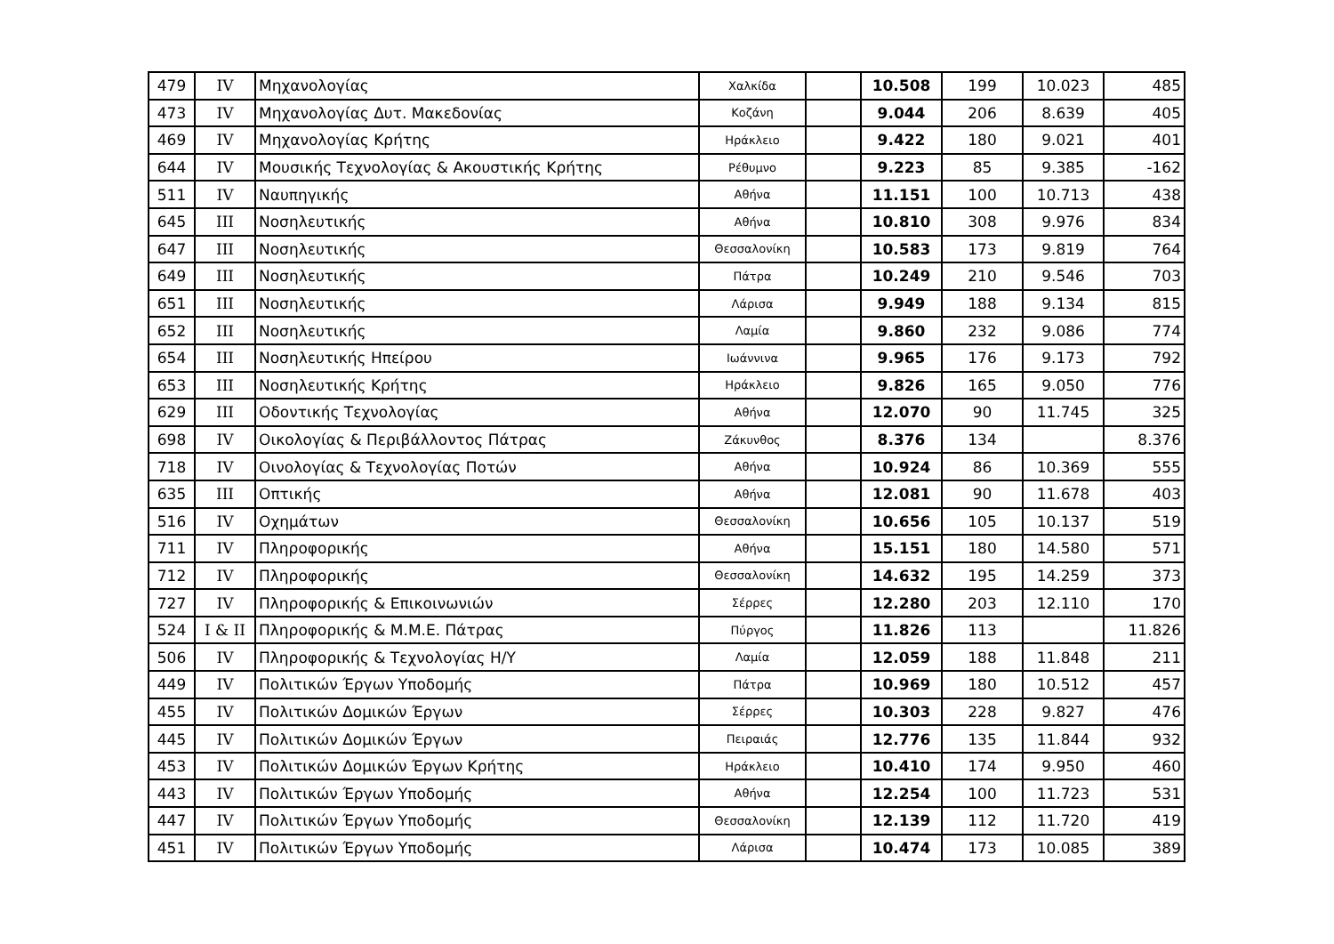| 479 | IV | Μηχανολογίας | Χαλκίδα | | 10.508 | 199 | 10.023 | 485 |
| 473 | IV | Μηχανολογίας Δυτ. Μακεδονίας | Κοζάνη | | 9.044 | 206 | 8.639 | 405 |
| 469 | IV | Μηχανολογίας Κρήτης | Ηράκλειο | | 9.422 | 180 | 9.021 | 401 |
| 644 | IV | Μουσικής Τεχνολογίας & Ακουστικής Κρήτης | Ρέθυμνο | | 9.223 | 85 | 9.385 | -162 |
| 511 | IV | Ναυπηγικής | Αθήνα | | 11.151 | 100 | 10.713 | 438 |
| 645 | III | Νοσηλευτικής | Αθήνα | | 10.810 | 308 | 9.976 | 834 |
| 647 | III | Νοσηλευτικής | Θεσσαλονίκη | | 10.583 | 173 | 9.819 | 764 |
| 649 | III | Νοσηλευτικής | Πάτρα | | 10.249 | 210 | 9.546 | 703 |
| 651 | III | Νοσηλευτικής | Λάρισα | | 9.949 | 188 | 9.134 | 815 |
| 652 | III | Νοσηλευτικής | Λαμία | | 9.860 | 232 | 9.086 | 774 |
| 654 | III | Νοσηλευτικής Ηπείρου | Ιωάννινα | | 9.965 | 176 | 9.173 | 792 |
| 653 | III | Νοσηλευτικής Κρήτης | Ηράκλειο | | 9.826 | 165 | 9.050 | 776 |
| 629 | III | Οδοντικής Τεχνολογίας | Αθήνα | | 12.070 | 90 | 11.745 | 325 |
| 698 | IV | Οικολογίας & Περιβάλλοντος Πάτρας | Ζάκυνθος | | 8.376 | 134 | | 8.376 |
| 718 | IV | Οινολογίας & Τεχνολογίας Ποτών | Αθήνα | | 10.924 | 86 | 10.369 | 555 |
| 635 | III | Οπτικής | Αθήνα | | 12.081 | 90 | 11.678 | 403 |
| 516 | IV | Οχημάτων | Θεσσαλονίκη | | 10.656 | 105 | 10.137 | 519 |
| 711 | IV | Πληροφορικής | Αθήνα | | 15.151 | 180 | 14.580 | 571 |
| 712 | IV | Πληροφορικής | Θεσσαλονίκη | | 14.632 | 195 | 14.259 | 373 |
| 727 | IV | Πληροφορικής & Επικοινωνιών | Σέρρες | | 12.280 | 203 | 12.110 | 170 |
| 524 | I & II | Πληροφορικής & Μ.Μ.Ε. Πάτρας | Πύργος | | 11.826 | 113 | | 11.826 |
| 506 | IV | Πληροφορικής & Τεχνολογίας Η/Υ | Λαμία | | 12.059 | 188 | 11.848 | 211 |
| 449 | IV | Πολιτικών Έργων Υποδομής | Πάτρα | | 10.969 | 180 | 10.512 | 457 |
| 455 | IV | Πολιτικών Δομικών Έργων | Σέρρες | | 10.303 | 228 | 9.827 | 476 |
| 445 | IV | Πολιτικών Δομικών Έργων | Πειραιάς | | 12.776 | 135 | 11.844 | 932 |
| 453 | IV | Πολιτικών Δομικών Έργων Κρήτης | Ηράκλειο | | 10.410 | 174 | 9.950 | 460 |
| 443 | IV | Πολιτικών Έργων Υποδομής | Αθήνα | | 12.254 | 100 | 11.723 | 531 |
| 447 | IV | Πολιτικών Έργων Υποδομής | Θεσσαλονίκη | | 12.139 | 112 | 11.720 | 419 |
| 451 | IV | Πολιτικών Έργων Υποδομής | Λάρισα | | 10.474 | 173 | 10.085 | 389 |